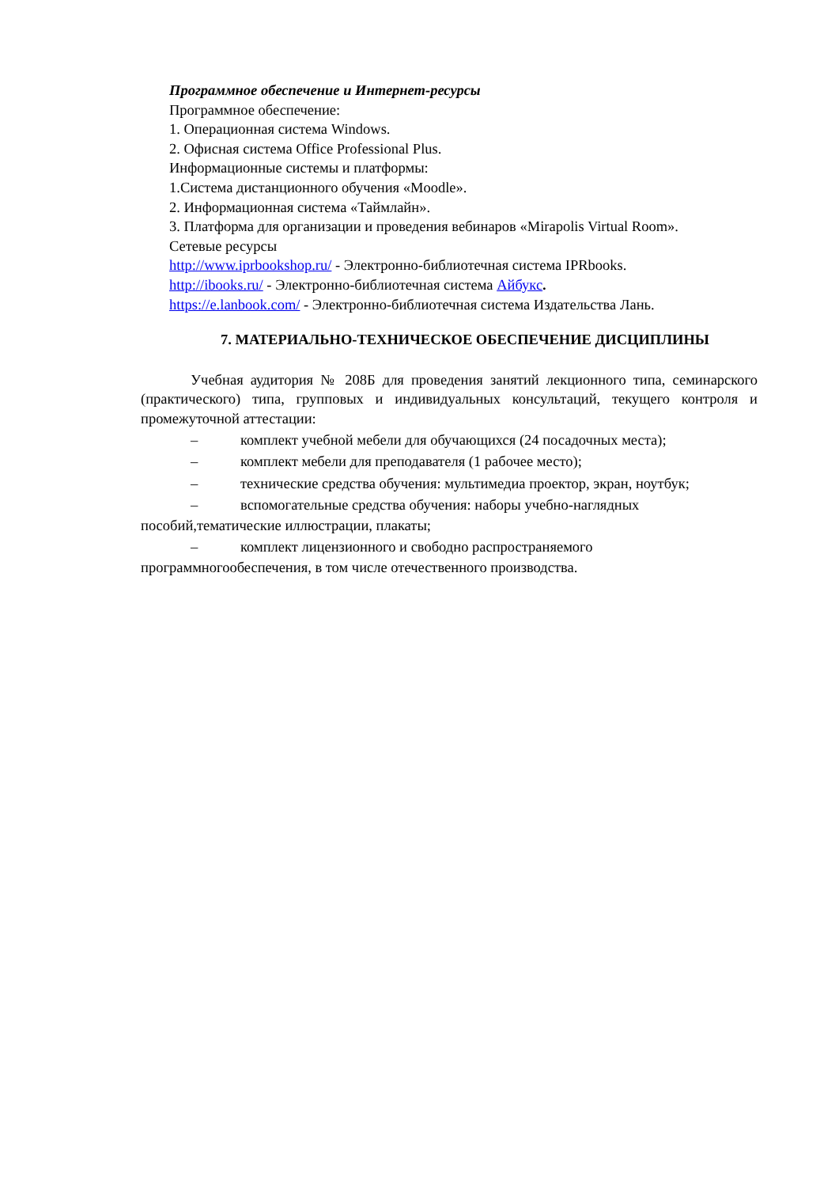Программное обеспечение и Интернет-ресурсы
Программное обеспечение:
1. Операционная система Windows.
2. Офисная система Office Professional Plus.
Информационные системы и платформы:
1.Система дистанционного обучения «Moodle».
2. Информационная система «Таймлайн».
3. Платформа для организации и проведения вебинаров «Mirapolis Virtual Room».
Сетевые ресурсы
http://www.iprbookshop.ru/ - Электронно-библиотечная система IPRbooks.
http://ibooks.ru/ - Электронно-библиотечная система Айбукс.
https://e.lanbook.com/ - Электронно-библиотечная система Издательства Лань.
7. МАТЕРИАЛЬНО-ТЕХНИЧЕСКОЕ ОБЕСПЕЧЕНИЕ ДИСЦИПЛИНЫ
Учебная аудитория № 208Б для проведения занятий лекционного типа, семинарского (практического) типа, групповых и индивидуальных консультаций, текущего контроля и промежуточной аттестации:
– комплект учебной мебели для обучающихся (24 посадочных места);
– комплект мебели для преподавателя (1 рабочее место);
– технические средства обучения: мультимедиа проектор, экран, ноутбук;
– вспомогательные средства обучения: наборы учебно-наглядных пособий,тематические иллюстрации, плакаты;
– комплект лицензионного и свободно распространяемого программногообеспечения, в том числе отечественного производства.